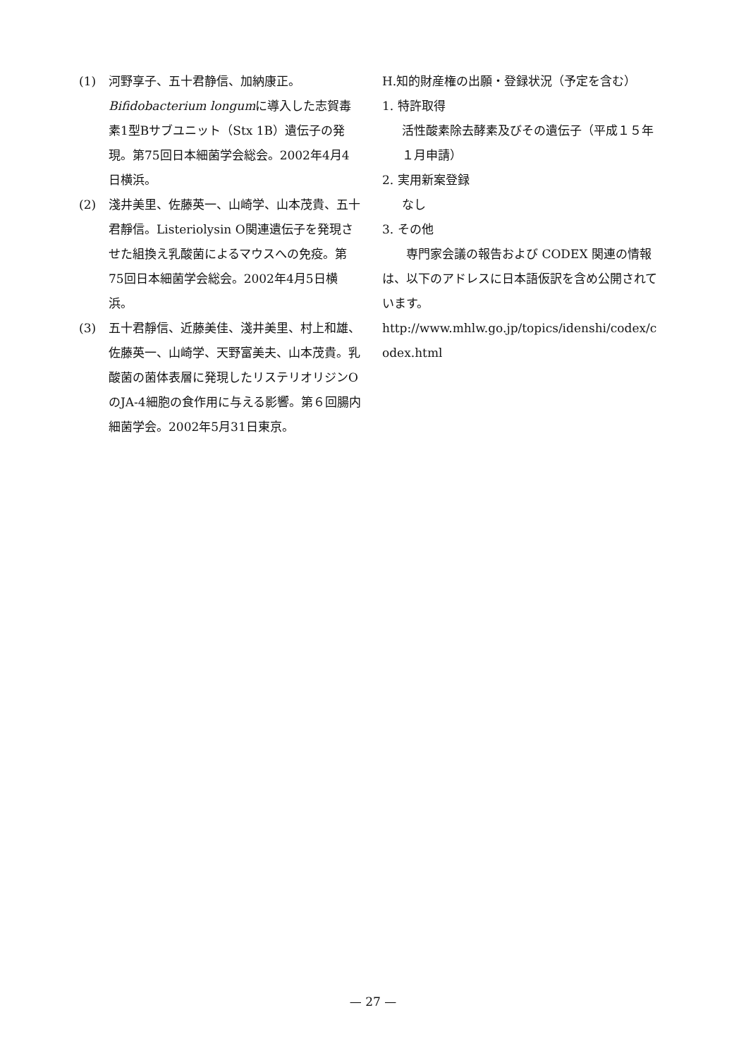(1) 河野享子、五十君静信、加納康正。Bifidobacterium longumに導入した志賀毒素1型Bサブユニット（Stx 1B）遺伝子の発現。第75回日本細菌学会総会。2002年4月4日横浜。
(2) 淺井美里、佐藤英一、山崎学、山本茂貴、五十君靜信。Listeriolysin O関連遺伝子を発現させた組換え乳酸菌によるマウスへの免疫。第75回日本細菌学会総会。2002年4月5日横浜。
(3) 五十君靜信、近藤美佳、淺井美里、村上和雄、佐藤英一、山崎学、天野富美夫、山本茂貴。乳酸菌の菌体表層に発現したリステリオリジンOのJA-4細胞の食作用に与える影響。第６回腸内細菌学会。2002年5月31日東京。
H.知的財産権の出願・登録状況（予定を含む）
1. 特許取得
活性酸素除去酵素及びその遺伝子（平成１５年１月申請）
2. 実用新案登録
なし
3. その他
専門家会議の報告および CODEX 関連の情報は、以下のアドレスに日本語仮訳を含め公開されています。
http://www.mhlw.go.jp/topics/idenshi/codex/codex.html
— 27 —